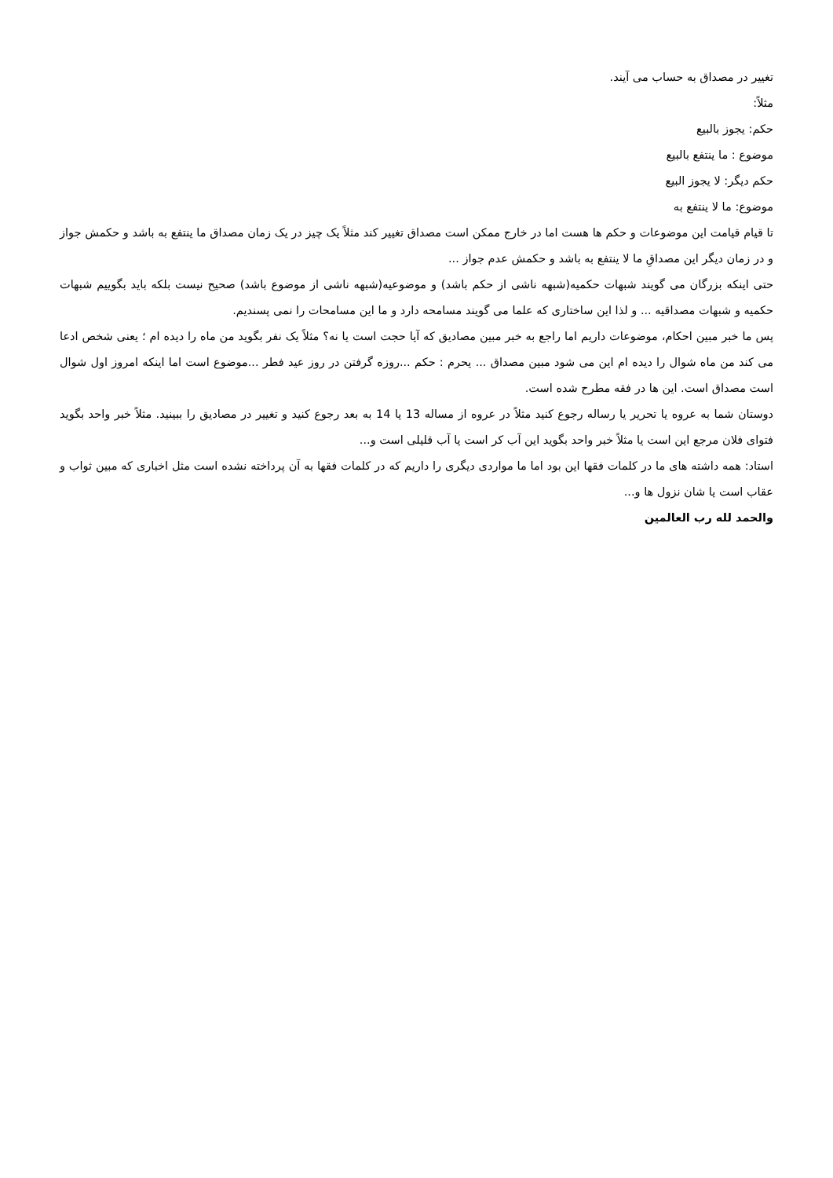تغییر در مصداق به حساب می آیند.
مثلاً:
حکم: یجوز بالبیع
موضوع : ما ینتفع بالبیع
حکم دیگر: لا یجوز البیع
موضوع: ما لا ینتفع به
تا قیام قیامت این موضوعات و حکم ها هست اما در خارج ممکن است مصداق تغییر کند مثلاً یک چیز در یک زمان مصداق ما ینتفع به باشد و حکمش جواز و در زمان دیگر این مصداقِ ما لا ینتفع به باشد و حکمش عدم جواز ...
حتی اینکه بزرگان می گویند شبهات حکمیه(شبهه ناشی از حکم باشد) و موضوعیه(شبهه ناشی از موضوع باشد) صحیح نیست بلکه باید بگوییم شبهات حکمیه و شبهات مصداقیه ... و لذا این ساختاری که علما می گویند مسامحه دارد و ما این مسامحات را نمی پسندیم.
پس ما خبر مبین احکام، موضوعات داریم اما راجع به خبر مبین مصادیق که آیا حجت است یا نه؟ مثلاً یک نفر بگوید من ماه را دیده ام ؛ یعنی شخص ادعا می کند من ماه شوال را دیده ام این می شود مبین مصداق ... یحرم : حکم ...روزه گرفتن در روز عید فطر ...موضوع است اما اینکه امروز اول شوال است مصداق است. این ها در فقه مطرح شده است.
دوستان شما به عروه یا تحریر یا رساله رجوع کنید مثلاً در عروه از مساله 13 یا 14 به بعد رجوع کنید و تغییر در مصادیق را ببینید. مثلاً خبر واحد بگوید فتوای فلان مرجع این است یا مثلاً خبر واحد بگوید این آب کر است یا آب قلیلی است و...
استاد: همه داشته های ما در کلمات فقها این بود اما ما مواردی دیگری را داریم که در کلمات فقها به آن پرداخته نشده است مثل اخباری که مبین ثواب و عقاب است یا شان نزول ها و...
والحمد لله رب العالمین